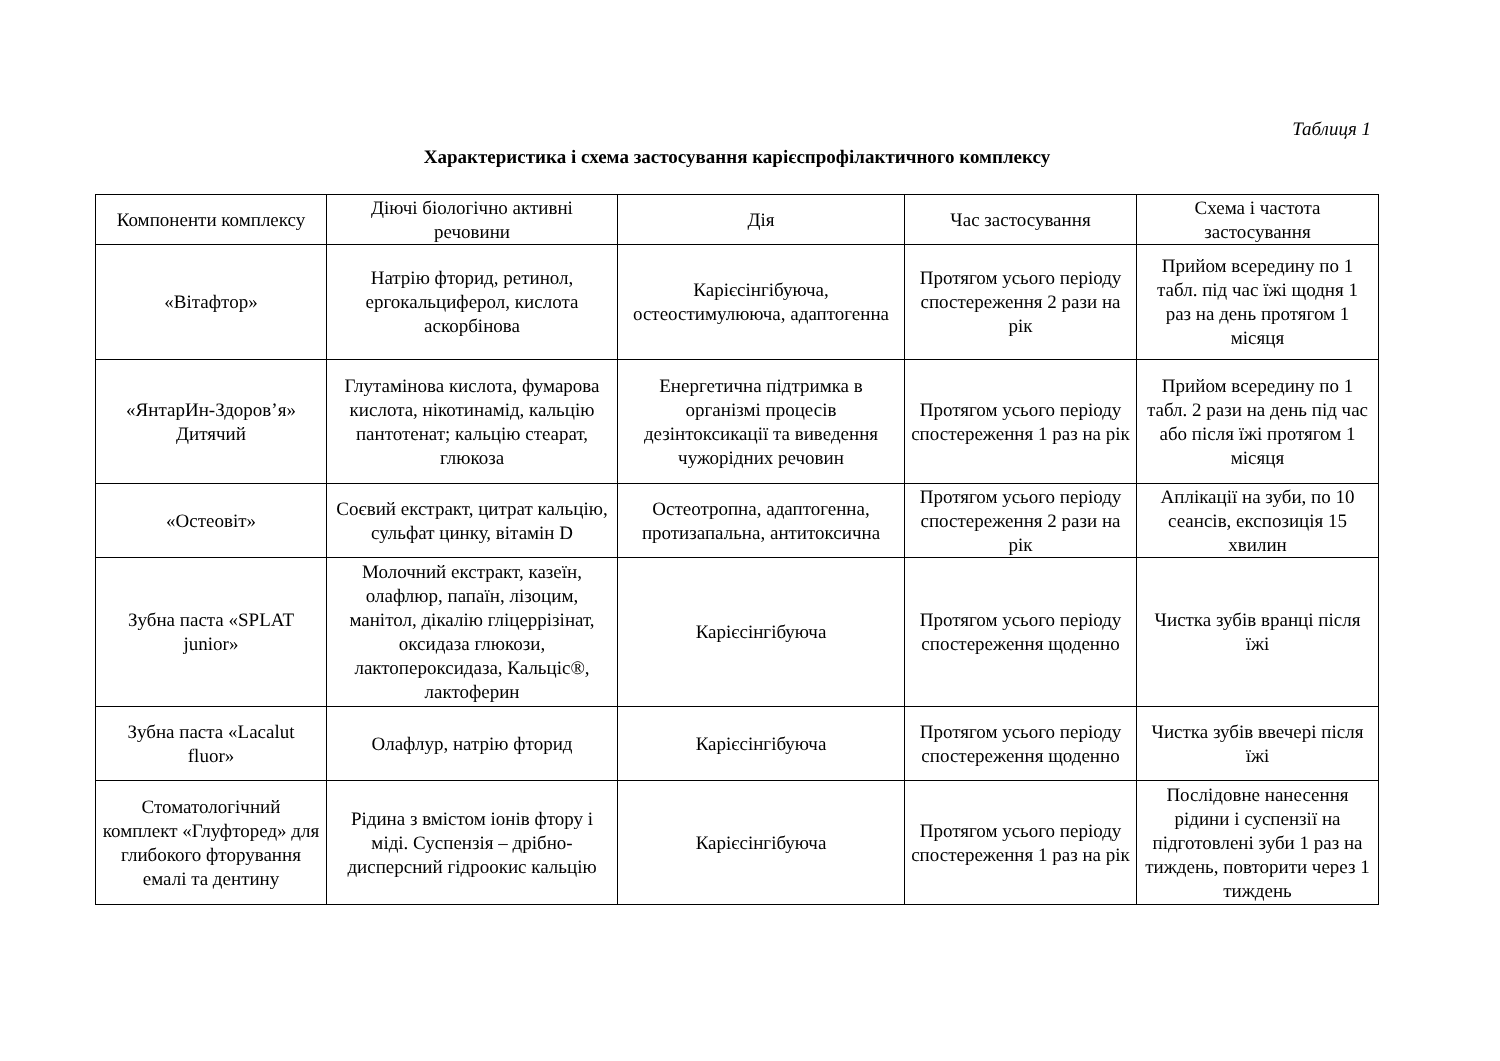Таблиця 1
Характеристика і схема застосування карієспрофілактичного комплексу
| Компоненти комплексу | Діючі біологічно активні речовини | Дія | Час застосування | Схема і частота застосування |
| --- | --- | --- | --- | --- |
| «Вітафтор» | Натрію фторид, ретинол, ергокальциферол, кислота аскорбінова | Карієсінгібуюча, остеостимулююча, адаптогенна | Протягом усього періоду спостереження 2 рази на рік | Прийом всередину по 1 табл. під час їжі щодня 1 раз на день протягом 1 місяця |
| «ЯнтарИн-Здоров’я» Дитячий | Глутамінова кислота, фумарова кислота, нікотинамід, кальцію пантотенат; кальцію стеарат, глюкоза | Енергетична підтримка в організмі процесів дезінтоксикації та виведення чужорідних речовин | Протягом усього періоду спостереження 1 раз на рік | Прийом всередину по 1 табл. 2 рази на день під час або після їжі протягом 1 місяця |
| «Остеовіт» | Соєвий екстракт, цитрат кальцію, сульфат цинку, вітамін D | Остеотропна, адаптогенна, протизапальна, антитоксична | Протягом усього періоду спостереження 2 рази на рік | Аплікації на зуби, по 10 сеансів, експозиція 15 хвилин |
| Зубна паста «SPLAT junior» | Молочний екстракт, казеїн, олафлюр, папаїн, лізоцим, манітол, дікалію гліцеррізінат, оксидаза глюкози, лактопероксидаза, Кальціс®, лактоферин | Карієсінгібуюча | Протягом усього періоду спостереження щоденно | Чистка зубів вранці після їжі |
| Зубна паста «Lacalut fluor» | Олафлур, натрію фторид | Карієсінгібуюча | Протягом усього періоду спостереження щоденно | Чистка зубів ввечері після їжі |
| Стоматологічний комплект «Глуфторед» для глибокого фторування емалі та дентину | Рідина з вмістом іонів фтору і міді. Суспензія – дрібно-дисперсний гідроокис кальцію | Карієсінгібуюча | Протягом усього періоду спостереження 1 раз на рік | Послідовне нанесення рідини і суспензії на підготовлені зуби 1 раз на тиждень, повторити через 1 тиждень |